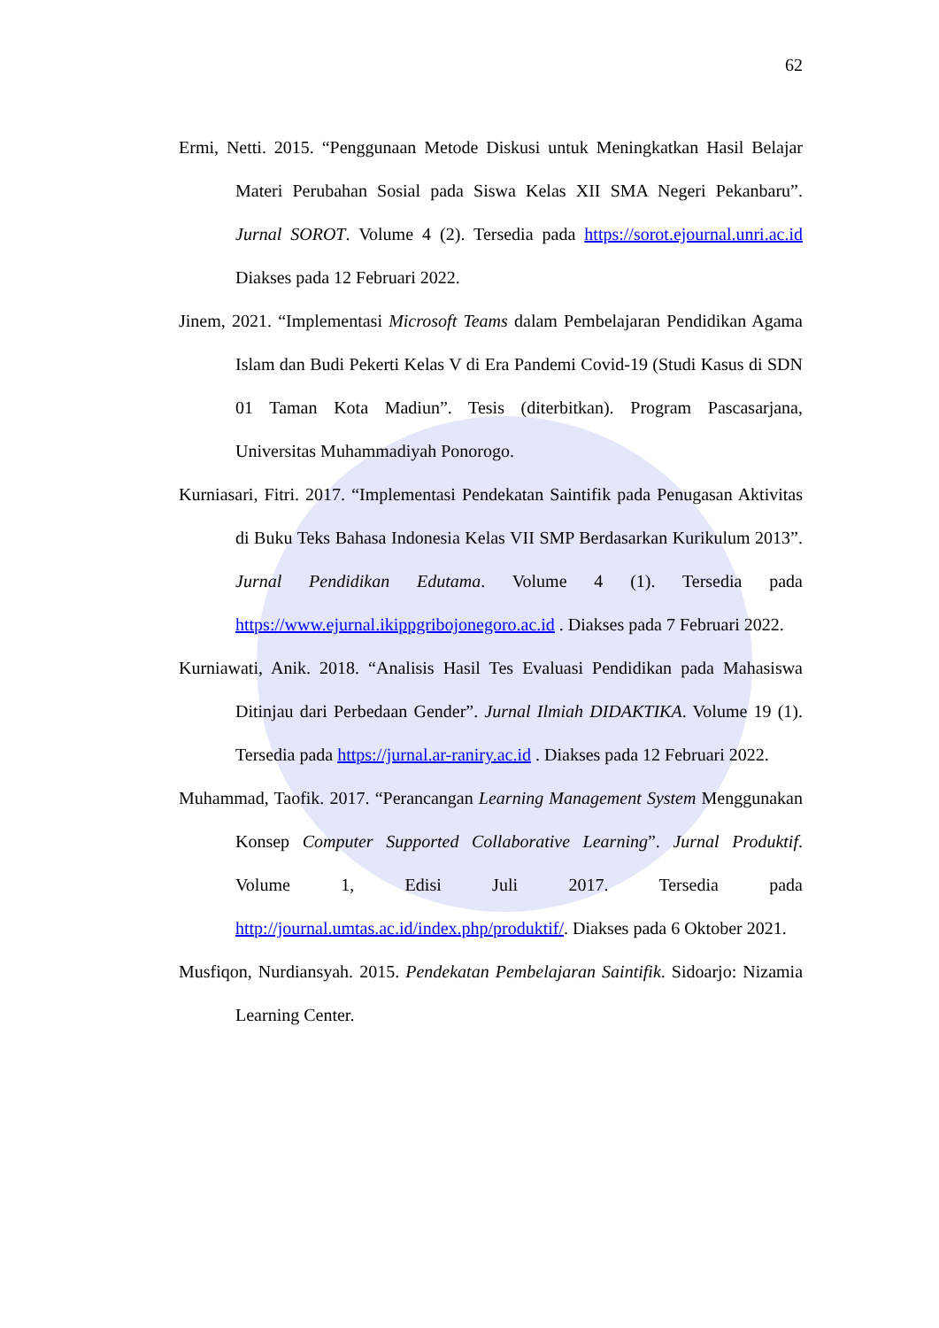62
Ermi, Netti. 2015. “Penggunaan Metode Diskusi untuk Meningkatkan Hasil Belajar Materi Perubahan Sosial pada Siswa Kelas XII SMA Negeri Pekanbaru”. Jurnal SOROT. Volume 4 (2). Tersedia pada https://sorot.ejournal.unri.ac.id Diakses pada 12 Februari 2022.
Jinem, 2021. “Implementasi Microsoft Teams dalam Pembelajaran Pendidikan Agama Islam dan Budi Pekerti Kelas V di Era Pandemi Covid-19 (Studi Kasus di SDN 01 Taman Kota Madiun”. Tesis (diterbitkan). Program Pascasarjana, Universitas Muhammadiyah Ponorogo.
Kurniasari, Fitri. 2017. “Implementasi Pendekatan Saintifik pada Penugasan Aktivitas di Buku Teks Bahasa Indonesia Kelas VII SMP Berdasarkan Kurikulum 2013”. Jurnal Pendidikan Edutama. Volume 4 (1). Tersedia pada https://www.ejurnal.ikippgribojonegoro.ac.id . Diakses pada 7 Februari 2022.
Kurniawati, Anik. 2018. “Analisis Hasil Tes Evaluasi Pendidikan pada Mahasiswa Ditinjau dari Perbedaan Gender”. Jurnal Ilmiah DIDAKTIKA. Volume 19 (1). Tersedia pada https://jurnal.ar-raniry.ac.id . Diakses pada 12 Februari 2022.
Muhammad, Taofik. 2017. “Perancangan Learning Management System Menggunakan Konsep Computer Supported Collaborative Learning”. Jurnal Produktif. Volume 1, Edisi Juli 2017. Tersedia pada http://journal.umtas.ac.id/index.php/produktif/. Diakses pada 6 Oktober 2021.
Musfiqon, Nurdiansyah. 2015. Pendekatan Pembelajaran Saintifik. Sidoarjo: Nizamia Learning Center.